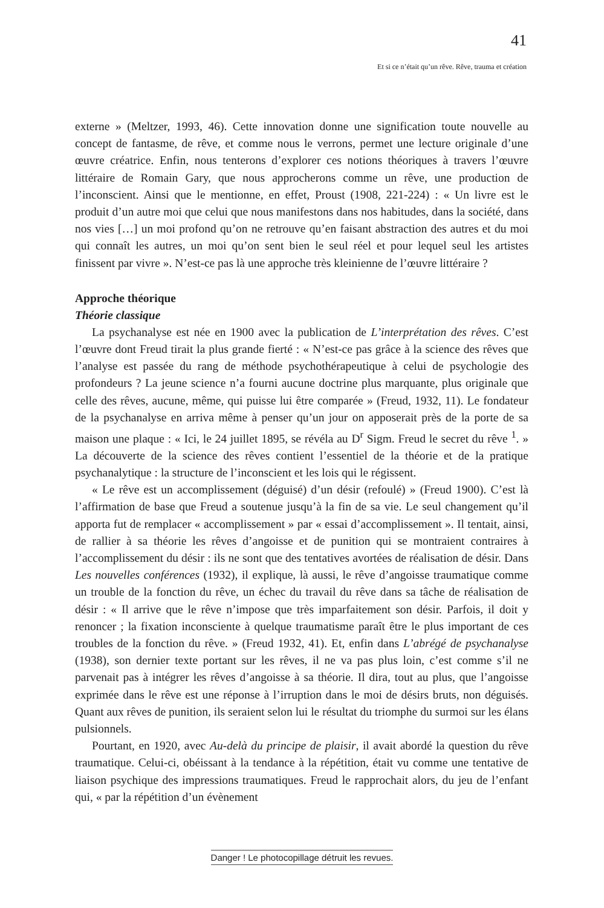41
Et si ce n’était qu’un rêve. Rêve, trauma et création
externe » (Meltzer, 1993, 46). Cette innovation donne une signification toute nouvelle au concept de fantasme, de rêve, et comme nous le verrons, permet une lecture originale d’une œuvre créatrice. Enfin, nous tenterons d’explorer ces notions théoriques à travers l’œuvre littéraire de Romain Gary, que nous approcherons comme un rêve, une production de l’inconscient. Ainsi que le mentionne, en effet, Proust (1908, 221-224) : « Un livre est le produit d’un autre moi que celui que nous manifestons dans nos habitudes, dans la société, dans nos vies […] un moi profond qu’on ne retrouve qu’en faisant abstraction des autres et du moi qui connaît les autres, un moi qu’on sent bien le seul réel et pour lequel seul les artistes finissent par vivre ». N’est-ce pas là une approche très kleinienne de l’œuvre littéraire ?
Approche théorique
Théorie classique
La psychanalyse est née en 1900 avec la publication de L’interprétation des rêves. C’est l’œuvre dont Freud tirait la plus grande fierté : « N’est-ce pas grâce à la science des rêves que l’analyse est passée du rang de méthode psychothérapeutique à celui de psychologie des profondeurs ? La jeune science n’a fourni aucune doctrine plus marquante, plus originale que celle des rêves, aucune, même, qui puisse lui être comparée » (Freud, 1932, 11). Le fondateur de la psychanalyse en arriva même à penser qu’un jour on apposerait près de la porte de sa maison une plaque : « Ici, le 24 juillet 1895, se révéla au D<sup>r</sup> Sigm. Freud le secret du rêve <sup>1</sup>. » La découverte de la science des rêves contient l’essentiel de la théorie et de la pratique psychanalytique : la structure de l’inconscient et les lois qui le régissent.
« Le rêve est un accomplissement (déguisé) d’un désir (refoulé) » (Freud 1900). C’est là l’affirmation de base que Freud a soutenue jusqu’à la fin de sa vie. Le seul changement qu’il apporta fut de remplacer « accomplissement » par « essai d’accomplissement ». Il tentait, ainsi, de rallier à sa théorie les rêves d’angoisse et de punition qui se montraient contraires à l’accomplissement du désir : ils ne sont que des tentatives avortées de réalisation de désir. Dans Les nouvelles conférences (1932), il explique, là aussi, le rêve d’angoisse traumatique comme un trouble de la fonction du rêve, un échec du travail du rêve dans sa tâche de réalisation de désir : « Il arrive que le rêve n’impose que très imparfaitement son désir. Parfois, il doit y renoncer ; la fixation inconsciente à quelque traumatisme paraît être le plus important de ces troubles de la fonction du rêve. » (Freud 1932, 41). Et, enfin dans L’abrégé de psychanalyse (1938), son dernier texte portant sur les rêves, il ne va pas plus loin, c’est comme s’il ne parvenait pas à intégrer les rêves d’angoisse à sa théorie. Il dira, tout au plus, que l’angoisse exprimée dans le rêve est une réponse à l’irruption dans le moi de désirs bruts, non déguisés. Quant aux rêves de punition, ils seraient selon lui le résultat du triomphe du surmoi sur les élans pulsionnels.
Pourtant, en 1920, avec Au-delà du principe de plaisir, il avait abordé la question du rêve traumatique. Celui-ci, obéissant à la tendance à la répétition, était vu comme une tentative de liaison psychique des impressions traumatiques. Freud le rapprochait alors, du jeu de l’enfant qui, « par la répétition d’un évènement
Danger ! Le photocopillage détruit les revues.